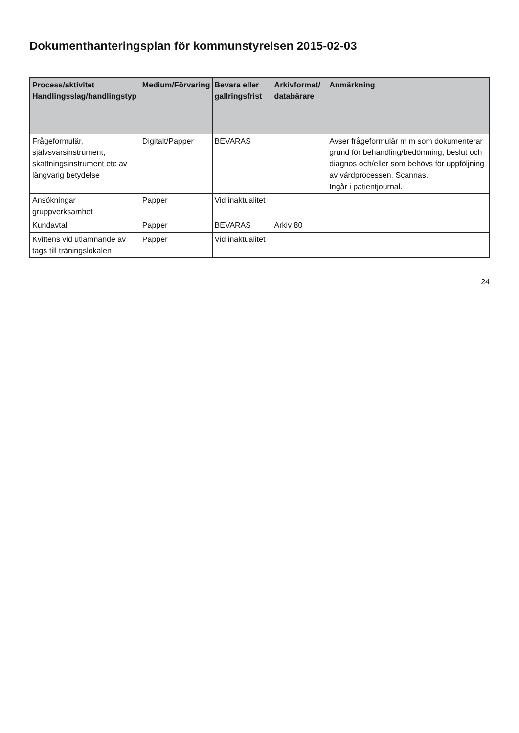Dokumenthanteringsplan för kommunstyrelsen 2015-02-03
| Process/aktivitet Handlingsslag/handlingstyp | Medium/Förvaring | Bevara eller gallringsfrist | Arkivformat/ databärare | Anmärkning |
| --- | --- | --- | --- | --- |
| Frågeformulär, självsvarsinstrument, skattningsinstrument etc av långvarig betydelse | Digitalt/Papper | BEVARAS | | Avser frågeformulär m m som dokumenterar grund för behandling/bedömning, beslut och diagnos och/eller som behövs för uppföljning av vårdprocessen. Scannas. Ingår i patientjournal. |
| Ansökningar gruppverksamhet | Papper | Vid inaktualitet | | |
| Kundavtal | Papper | BEVARAS | Arkiv 80 | |
| Kvittens vid utlämnande av tags till träningslokalen | Papper | Vid inaktualitet | | |
24